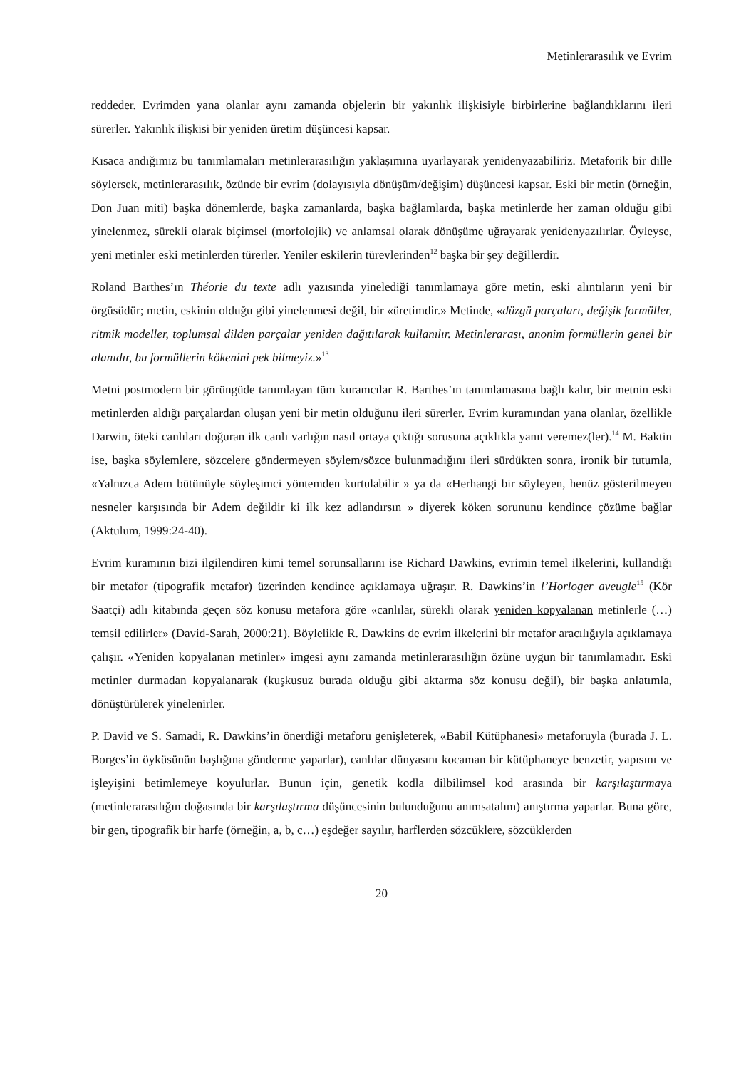Metinlerarasılık ve Evrim
reddeder. Evrimden yana olanlar aynı zamanda objelerin bir yakınlık ilişkisiyle birbirlerine bağlandıklarını ileri sürerler. Yakınlık ilişkisi bir yeniden üretim düşüncesi kapsar.
Kısaca andığımız bu tanımlamaları metinlerarasılığın yaklaşımına uyarlayarak yenidenyazabiliriz. Metaforik bir dille söylersek, metinlerarasılık, özünde bir evrim (dolayısıyla dönüşüm/değişim) düşüncesi kapsar. Eski bir metin (örneğin, Don Juan miti) başka dönemlerde, başka zamanlarda, başka bağlamlarda, başka metinlerde her zaman olduğu gibi yinelenmez, sürekli olarak biçimsel (morfolojik) ve anlamsal olarak dönüşüme uğrayarak yenidenyazılırlar. Öyleyse, yeni metinler eski metinlerden türerler. Yeniler eskilerin türevlerinden<sup>12</sup> başka bir şey değillerdir.
Roland Barthes’ın Théorie du texte adlı yazısında yinelediği tanımlamaya göre metin, eski alıntıların yeni bir örgüsüdür; metin, eskinin olduğu gibi yinelenmesi değil, bir «üretimdir.» Metinde, «düzgü parçaları, değişik formüller, ritmik modeller, toplumsal dilden parçalar yeniden dağıtılarak kullanılır. Metinlerarası, anonim formüllerin genel bir alanıdır, bu formüllerin kökenini pek bilmeyiz.»<sup>13</sup>
Metni postmodern bir görüngüde tanımlayan tüm kuramcılar R. Barthes’ın tanımlamasına bağlı kalır, bir metnin eski metinlerden aldığı parçalardan oluşan yeni bir metin olduğunu ileri sürerler. Evrim kuramından yana olanlar, özellikle Darwin, öteki canlıları doğuran ilk canlı varlığın nasıl ortaya çıktığı sorusuna açıklıkla yanıt veremez(ler).<sup>14</sup> M. Baktin ise, başka söylemlere, sözcelere göndermeyen söylem/sözce bulunmadığını ileri sürdükten sonra, ironik bir tutumla, «Yalnızca Adem bütünüyle söyleşimci yöntemden kurtulabilir » ya da «Herhangi bir söyleyen, henüz gösterilmeyen nesneler karşısında bir Adem değildir ki ilk kez adlandırsın » diyerek köken sorununu kendince çözüme bağlar (Aktulum, 1999:24-40).
Evrim kuramının bizi ilgilendiren kimi temel sorunsallarını ise Richard Dawkins, evrimin temel ilkelerini, kullandığı bir metafor (tipografik metafor) üzerinden kendince açıklamaya uğraşır. R. Dawkins’in l’Horloger aveugle<sup>15</sup> (Kör Saatçi) adlı kitabında geçen söz konusu metafora göre «canlılar, sürekli olarak yeniden kopyalanan metinlerle (…) temsil edilirler» (David-Sarah, 2000:21). Böylelikle R. Dawkins de evrim ilkelerini bir metafor aracılığıyla açıklamaya çalışır. «Yeniden kopyalanan metinler» imgesi aynı zamanda metinlerarasılığın özüne uygun bir tanımlamadır. Eski metinler durmadan kopyalanarak (kuşkusuz burada olduğu gibi aktarma söz konusu değil), bir başka anlatımla, dönüştürülerek yinelenirler.
P. David ve S. Samadi, R. Dawkins’in önerdiği metaforu genişleterek, «Babil Kütüphanesi» metaforuyla (burada J. L. Borges’in öyküsünün başlığına gönderme yaparlar), canlılar dünyasını kocaman bir kütüphaneye benzetir, yapısını ve işleyişini betimlemeye koyulurlar. Bunun için, genetik kodla dilbilimsel kod arasında bir karşılaştırmaya (metinlerarasılığın doğasında bir karşılaştırma düşüncesinin bulunduğunu anımsatalım) anıştırma yaparlar. Buna göre, bir gen, tipografik bir harfe (örneğin, a, b, c…) eşdeğer sayılır, harflerden sözcüklere, sözcüklerden
20